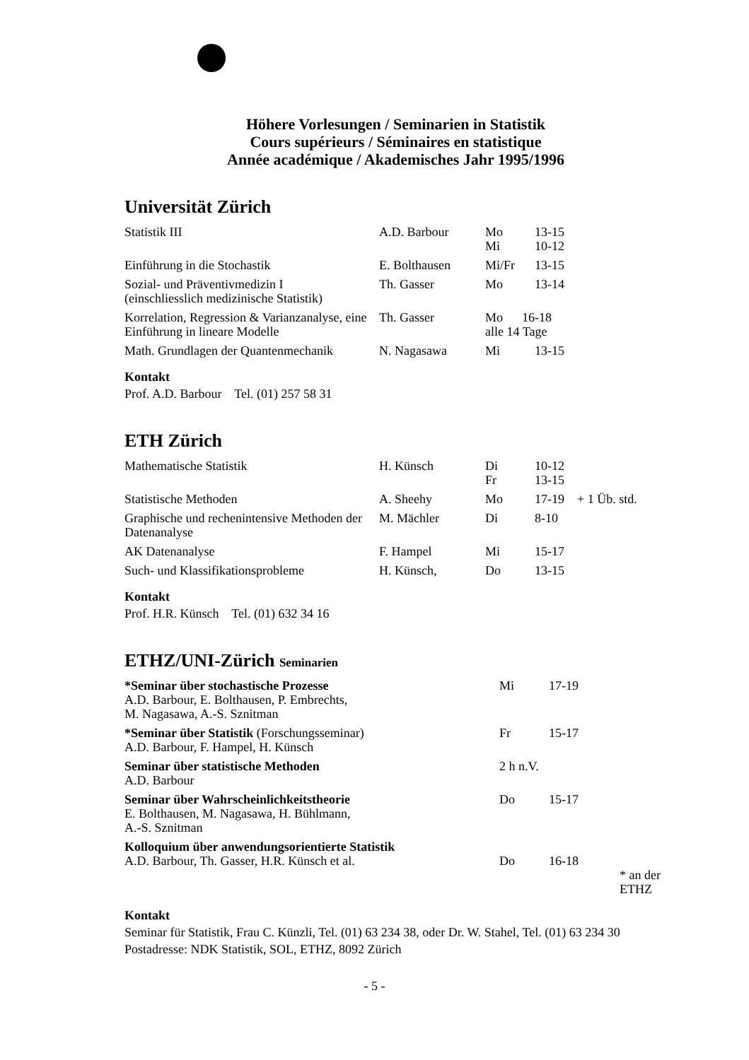Höhere Vorlesungen / Seminarien in Statistik
Cours supérieurs / Séminaires en statistique
Année académique / Akademisches Jahr 1995/1996
Universität Zürich
| Statistik III | A.D. Barbour | Mo Mi | 13-15 10-12 |
| Einführung in die Stochastik | E. Bolthausen | Mi/Fr | 13-15 |
| Sozial- und Präventivmedizin I (einschliesslich medizinische Statistik) | Th. Gasser | Mo | 13-14 |
| Korrelation, Regression & Varianzanalyse, eine Einführung in lineare Modelle | Th. Gasser | Mo 16-18 alle 14 Tage | |
| Math. Grundlagen der Quantenmechanik | N. Nagasawa | Mi | 13-15 |
Kontakt
Prof. A.D. Barbour Tel. (01) 257 58 31
ETH Zürich
| Mathematische Statistik | H. Künsch | Di Fr | 10-12 13-15 | |
| Statistische Methoden | A. Sheehy | Mo | 17-19 | + 1 Üb. std. |
| Graphische und rechenintensive Methoden der Datenanalyse | M. Mächler | Di | 8-10 | |
| AK Datenanalyse | F. Hampel | Mi | 15-17 | |
| Such- und Klassifikationsprobleme | H. Künsch, | Do | 13-15 | |
Kontakt
Prof. H.R. Künsch Tel. (01) 632 34 16
ETHZ/UNI-Zürich Seminarien
| *Seminar über stochastische Prozesse A.D. Barbour, E. Bolthausen, P. Embrechts, M. Nagasawa, A.-S. Sznitman | Mi | 17-19 | |
| *Seminar über Statistik (Forschungsseminar) A.D. Barbour, F. Hampel, H. Künsch | Fr | 15-17 | |
| Seminar über statistische Methoden A.D. Barbour | 2 h n.V. | | |
| Seminar über Wahrscheinlichkeitstheorie E. Bolthausen, M. Nagasawa, H. Bühlmann, A.-S. Sznitman | Do | 15-17 | |
| Kolloquium über anwendungsorientierte Statistik A.D. Barbour, Th. Gasser, H.R. Künsch et al. | Do | 16-18 | * an der ETHZ |
Kontakt
Seminar für Statistik, Frau C. Künzli, Tel. (01) 63 234 38, oder Dr. W. Stahel, Tel. (01) 63 234 30
Postadresse: NDK Statistik, SOL, ETHZ, 8092 Zürich
- 5 -